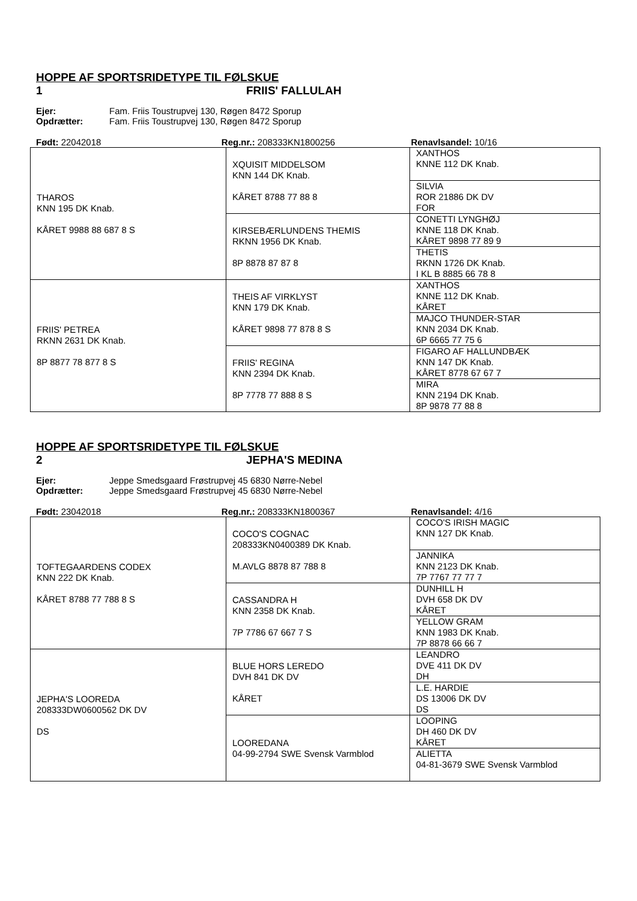HOPPE AF SPORTSRIDETYPE TIL FØLSKUE
1 FRIIS' FALLULAH
Ejer: Fam. Friis Toustrupvej 130, Røgen 8472 Sporup
Opdrætter: Fam. Friis Toustrupvej 130, Røgen 8472 Sporup
Født: 22042018 Reg.nr.: 208333KN1800256 Renavlsandel: 10/16
| THAROS KNN 195 DK Knab. KÅRET 9988 88 687 8 S | XQUISIT MIDDELSOM KNN 144 DK Knab. KÅRET 8788 77 88 8 | XANTHOS KNNE 112 DK Knab. |
| | | SILVIA ROR 21886 DK DV FOR |
| | KIRSEBÆRLUNDENS THEMIS RKNN 1956 DK Knab. 8P 8878 87 87 8 | CONETTI LYNGHØJ KNNE 118 DK Knab. KÅRET 9898 77 89 9 |
| | | THETIS RKNN 1726 DK Knab. I KL B 8885 66 78 8 |
| FRIIS' PETREA RKNN 2631 DK Knab. 8P 8877 78 877 8 S | THEIS AF VIRKLYST KNN 179 DK Knab. KÅRET 9898 77 878 8 S | XANTHOS KNNE 112 DK Knab. KÅRET |
| | | MAJCO THUNDER-STAR KNN 2034 DK Knab. 6P 6665 77 75 6 |
| | FRIIS' REGINA KNN 2394 DK Knab. 8P 7778 77 888 8 S | FIGARO AF HALLUNDBÆK KNN 147 DK Knab. KÅRET 8778 67 67 7 |
| | | MIRA KNN 2194 DK Knab. 8P 9878 77 88 8 |
HOPPE AF SPORTSRIDETYPE TIL FØLSKUE
2 JEPHA'S MEDINA
Ejer: Jeppe Smedsgaard Frøstrupvej 45 6830 Nørre-Nebel
Opdrætter: Jeppe Smedsgaard Frøstrupvej 45 6830 Nørre-Nebel
Født: 23042018 Reg.nr.: 208333KN1800367 Renavlsandel: 4/16
| TOFTEGAARDENS CODEX KNN 222 DK Knab. KÅRET 8788 77 788 8 S | COCO'S COGNAC 208333KN0400389 DK Knab. M.AVLG 8878 87 788 8 | COCO'S IRISH MAGIC KNN 127 DK Knab. |
| | | JANNIKA KNN 2123 DK Knab. 7P 7767 77 77 7 |
| | CASSANDRA H KNN 2358 DK Knab. 7P 7786 67 667 7 S | DUNHILL H DVH 658 DK DV KÅRET |
| | | YELLOW GRAM KNN 1983 DK Knab. 7P 8878 66 66 7 |
| JEPHA'S LOOREDA 208333DW0600562 DK DV DS | BLUE HORS LEREDO DVH 841 DK DV KÅRET | LEANDRO DVE 411 DK DV DH |
| | | L.E. HARDIE DS 13006 DK DV DS |
| | LOOREDANA 04-99-2794 SWE Svensk Varmblod | LOOPING DH 460 DK DV KÅRET |
| | | ALIETTA 04-81-3679 SWE Svensk Varmblod |